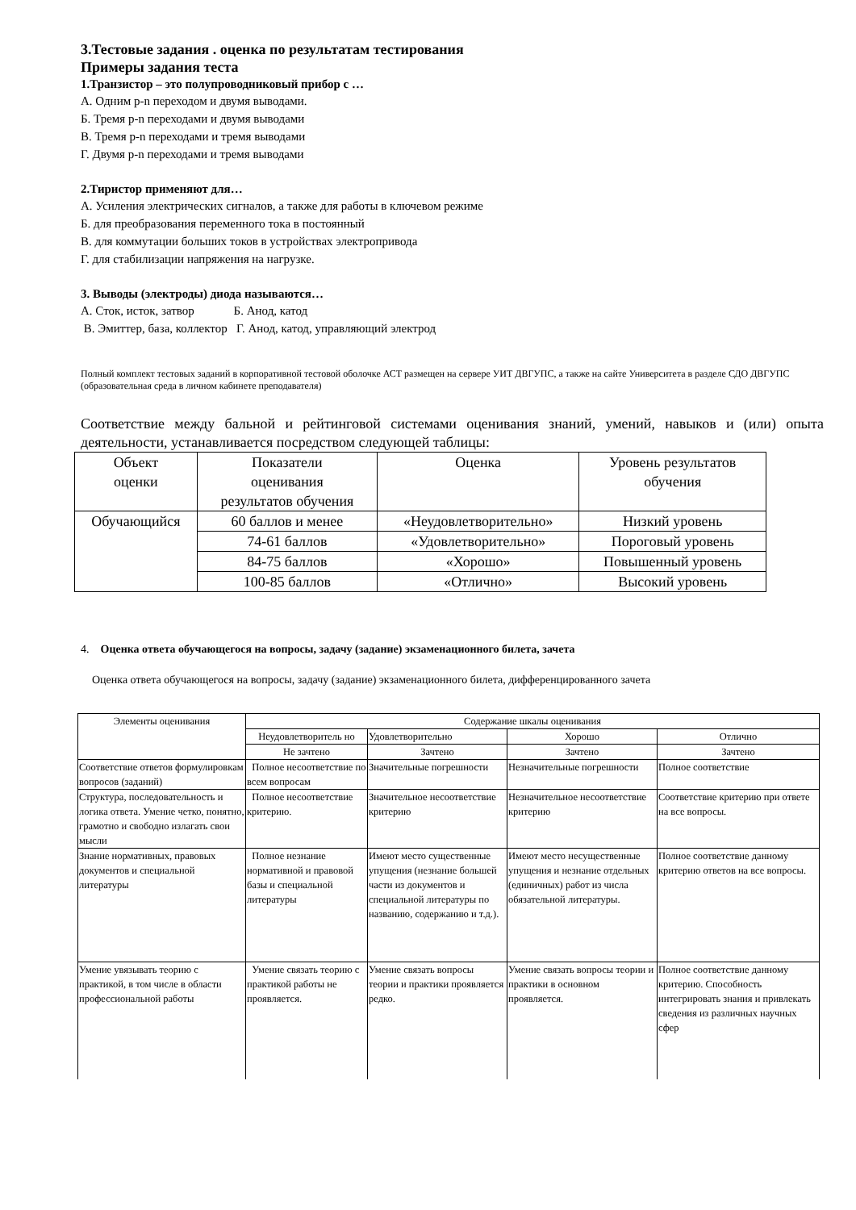3.Тестовые задания . оценка по результатам тестирования
Примеры задания теста
1.Транзистор – это полупроводниковый прибор с …
А. Одним p-n переходом и двумя выводами.
Б. Тремя p-n переходами и двумя выводами
В. Тремя p-n переходами и тремя выводами
Г. Двумя p-n переходами и тремя выводами
2.Тиристор применяют для…
А. Усиления электрических сигналов, а также для работы в ключевом режиме
Б. для преобразования переменного тока в постоянный
В. для коммутации больших токов в устройствах электропривода
Г. для стабилизации напряжения на нагрузке.
3. Выводы (электроды) диода называются…
А. Сток, исток, затвор Б. Анод, катод
В. Эмиттер, база, коллектор Г. Анод, катод, управляющий электрод
Полный комплект тестовых заданий в корпоративной тестовой оболочке АСТ размещен на сервере УИТ ДВГУПС, а также на сайте Университета в разделе СДО ДВГУПС (образовательная среда в личном кабинете преподавателя)
Соответствие между бальной и рейтинговой системами оценивания знаний, умений, навыков и (или) опыта деятельности, устанавливается посредством следующей таблицы:
| Объект оценки | Показатели оценивания результатов обучения | Оценка | Уровень результатов обучения |
| --- | --- | --- | --- |
| Обучающийся | 60 баллов и менее | «Неудовлетворительно» | Низкий уровень |
| | 74-61 баллов | «Удовлетворительно» | Пороговый уровень |
| | 84-75 баллов | «Хорошо» | Повышенный уровень |
| | 100-85 баллов | «Отлично» | Высокий уровень |
4. Оценка ответа обучающегося на вопросы, задачу (задание) экзаменационного билета, зачета
Оценка ответа обучающегося на вопросы, задачу (задание) экзаменационного билета, дифференцированного зачета
| Элементы оценивания | Содержание шкалы оценивания | | | |
| --- | --- | --- | --- | --- |
| | Неудовлетворитель но | Удовлетворительно | Хорошо | Отлично |
| | Не зачтено | Зачтено | Зачтено | Зачтено |
| Соответствие ответов формулировкам вопросов (заданий) | Полное несоответствие по всем вопросам | Значительные погрешности | Незначительные погрешности | Полное соответствие |
| Структура, последовательность и логика ответа. Умение четко, понятно, грамотно и свободно излагать свои мысли | Полное несоответствие критерию. | Значительное несоответствие критерию | Незначительное несоответствие критерию | Соответствие критерию при ответе на все вопросы. |
| Знание нормативных, правовых документов и специальной литературы | Полное незнание нормативной и правовой базы и специальной литературы | Имеют место существенные упущения (незнание большей части из документов и специальной литературы по названию, содержанию и т.д.). | Имеют место несущественные упущения и незнание отдельных (единичных) работ из числа обязательной литературы. | Полное соответствие данному критерию ответов на все вопросы. |
| Умение увязывать теорию с практикой, в том числе в области профессиональной работы | Умение связать теорию с практикой работы не проявляется. | Умение связать вопросы теории и практики проявляется редко. | Умение связать вопросы теории и практики в основном проявляется. | Полное соответствие данному критерию. Способность интегрировать знания и привлекать сведения из различных научных сфер |